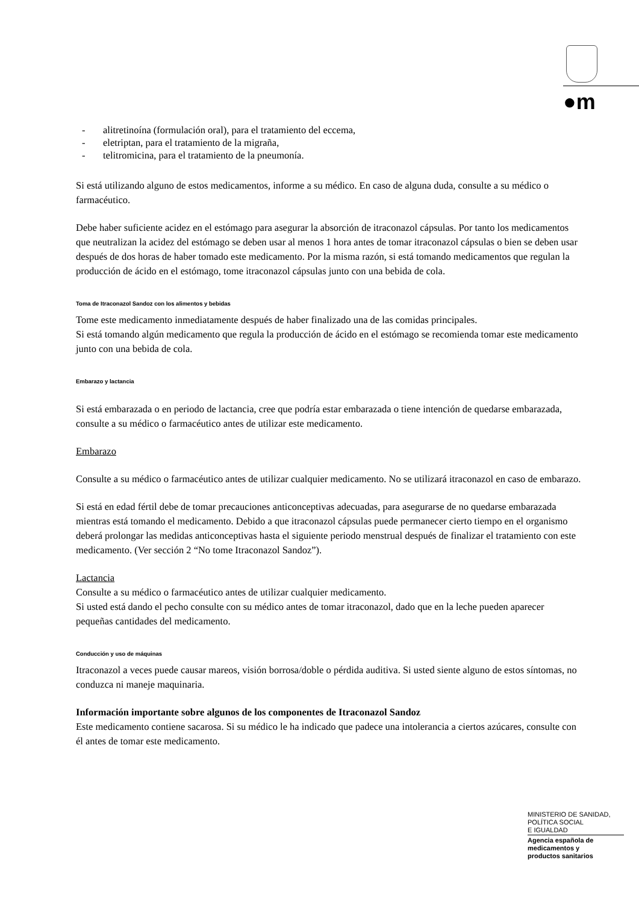●m
- alitretinoína (formulación oral), para el tratamiento del eccema,
- eletriptan, para el tratamiento de la migraña,
- telitromicina, para el tratamiento de la pneumonía.
Si está utilizando alguno de estos medicamentos, informe a su médico. En caso de alguna duda, consulte a su médico o farmacéutico.
Debe haber suficiente acidez en el estómago para asegurar la absorción de itraconazol cápsulas. Por tanto los medicamentos que neutralizan la acidez del estómago se deben usar al menos 1 hora antes de tomar itraconazol cápsulas o bien se deben usar después de dos horas de haber tomado este medicamento. Por la misma razón, si está tomando medicamentos que regulan la producción de ácido en el estómago, tome itraconazol cápsulas junto con una bebida de cola.
Toma de Itraconazol Sandoz con los alimentos y bebidas
Tome este medicamento inmediatamente después de haber finalizado una de las comidas principales.
Si está tomando algún medicamento que regula la producción de ácido en el estómago se recomienda tomar este medicamento junto con una bebida de cola.
Embarazo y lactancia
Si está embarazada o en periodo de lactancia, cree que podría estar embarazada o tiene intención de quedarse embarazada, consulte a su médico o farmacéutico antes de utilizar este medicamento.
Embarazo
Consulte a su médico o farmacéutico antes de utilizar cualquier medicamento. No se utilizará itraconazol en caso de embarazo.
Si está en edad fértil debe de tomar precauciones anticonceptivas adecuadas, para asegurarse de no quedarse embarazada mientras está tomando el medicamento. Debido a que itraconazol cápsulas puede permanecer cierto tiempo en el organismo deberá prolongar las medidas anticonceptivas hasta el siguiente periodo menstrual después de finalizar el tratamiento con este medicamento. (Ver sección 2 “No tome Itraconazol Sandoz”).
Lactancia
Consulte a su médico o farmacéutico antes de utilizar cualquier medicamento.
Si usted está dando el pecho consulte con su médico antes de tomar itraconazol, dado que en la leche pueden aparecer pequeñas cantidades del medicamento.
Conducción y uso de máquinas
Itraconazol a veces puede causar mareos, visión borrosa/doble o pérdida auditiva. Si usted siente alguno de estos síntomas, no conduzca ni maneje maquinaria.
Información importante sobre algunos de los componentes de Itraconazol Sandoz
Este medicamento contiene sacarosa. Si su médico le ha indicado que padece una intolerancia a ciertos azúcares, consulte con él antes de tomar este medicamento.
MINISTERIO DE SANIDAD,
POLÍTICA SOCIAL
E IGUALDAD
Agencia española de
medicamentos y
productos sanitarios